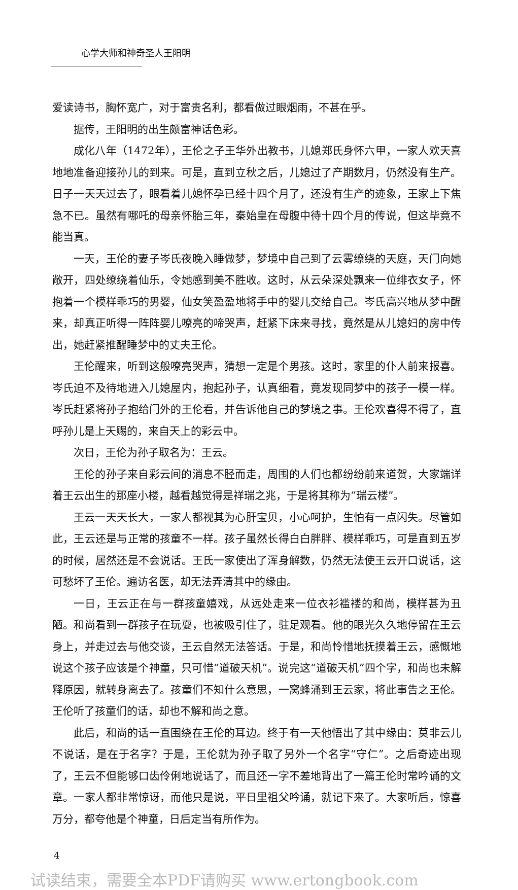心学大师和神奇圣人王阳明
爱读诗书，胸怀宽广，对于富贵名利，都看做过眼烟雨，不甚在乎。
据传，王阳明的出生颇富神话色彩。
成化八年（1472年），王伦之子王华外出教书，儿媳郑氏身怀六甲，一家人欢天喜地地准备迎接孙儿的到来。可是，直到立秋之后，儿媳过了产期数月，仍然没有生产。日子一天天过去了，眼看着儿媳怀孕已经十四个月了，还没有生产的迹象，王家上下焦急不已。虽然有哪吒的母亲怀胎三年，秦始皇在母腹中待十四个月的传说，但这毕竟不能当真。
一天，王伦的妻子岑氏夜晚入睡做梦，梦境中自己到了云雾缭绕的天庭，天门向她敞开，四处缭绕着仙乐，令她感到美不胜收。这时，从云朵深处飘来一位绯衣女子，怀抱着一个模样乖巧的男婴，仙女笑盈盈地将手中的婴儿交给自己。岑氏高兴地从梦中醒来，却真正听得一阵阵婴儿嘹亮的啼哭声，赶紧下床来寻找，竟然是从儿媳妇的房中传出，她赶紧推醒睡梦中的丈夫王伦。
王伦醒来，听到这般嘹亮哭声，猜想一定是个男孩。这时，家里的仆人前来报喜。岑氏迫不及待地进入儿媳屋内，抱起孙子，认真细看，竟发现同梦中的孩子一模一样。岑氏赶紧将孙子抱给门外的王伦看，并告诉他自己的梦境之事。王伦欢喜得不得了，直呼孙儿是上天赐的，来自天上的彩云中。
次日，王伦为孙子取名为：王云。
王伦的孙子来自彩云间的消息不胫而走，周围的人们也都纷纷前来道贺，大家端详着王云出生的那座小楼，越看越觉得是祥瑞之兆，于是将其称为“瑞云楼”。
王云一天天长大，一家人都视其为心肝宝贝，小心呵护，生怕有一点闪失。尽管如此，王云还是与正常的孩童不一样。孩子虽然长得白白胖胖、模样乖巧，可是直到五岁的时候，居然还是不会说话。王氏一家使出了浑身解数，仍然无法使王云开口说话，这可愁坏了王伦。遍访名医，却无法弄清其中的缘由。
一日，王云正在与一群孩童嬉戏，从远处走来一位衣衫褴褛的和尚，模样甚为丑陋。和尚看到一群孩子在玩耍，也被吸引住了，驻足观看。他的眼光久久地停留在王云身上，并走过去与他交谈，王云自然无法答话。于是，和尚怜惜地抚摸着王云，感慨地说这个孩子应该是个神童，只可惜“道破天机”。说完这“道破天机”四个字，和尚也未解释原因，就转身离去了。孩童们不知什么意思，一窝蜂涌到王云家，将此事告之王伦。王伦听了孩童们的话，却也不解和尚之意。
此后，和尚的话一直围绕在王伦的耳边。终于有一天他悟出了其中缘由：莫非云儿不说话，是在于名字？于是，王伦就为孙子取了另外一个名字“守仁”。之后奇迹出现了，王云不但能够口齿伶俐地说话了，而且还一字不差地背出了一篇王伦时常吟诵的文章。一家人都非常惊讶，而他只是说，平日里祖父吟诵，就记下来了。大家听后，惊喜万分，都夸他是个神童，日后定当有所作为。
4
试读结束，需要全本PDF请购买 www.ertongbook.com